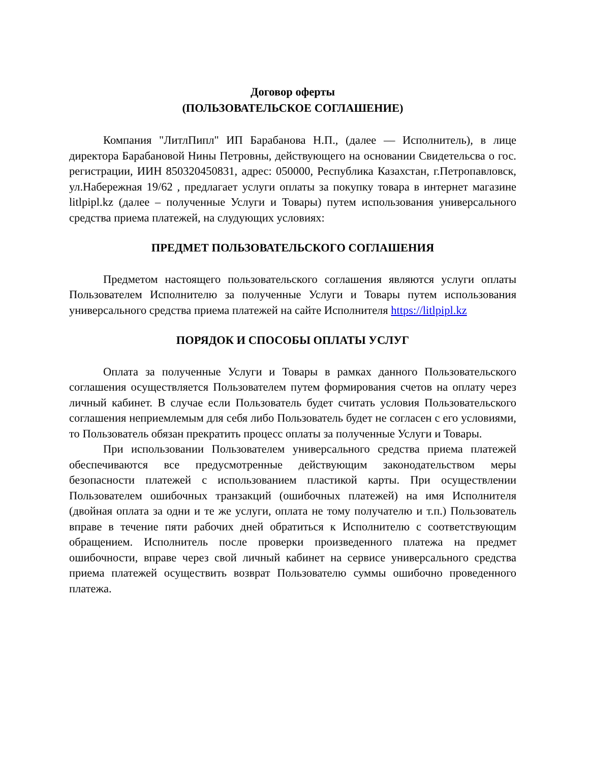Договор оферты
(ПОЛЬЗОВАТЕЛЬСКОЕ СОГЛАШЕНИЕ)
Компания "ЛитлПипл" ИП Барабанова Н.П., (далее — Исполнитель), в лице директора Барабановой Нины Петровны, действующего на основании Свидетельсва о гос. регистрации, ИИН 850320450831, адрес: 050000, Республика Казахстан, г.Петропавловск, ул.Набережная 19/62 , предлагает услуги оплаты за покупку товара в интернет магазине litlpipl.kz (далее – полученные Услуги и Товары) путем использования универсального средства приема платежей, на слудующих условиях:
ПРЕДМЕТ ПОЛЬЗОВАТЕЛЬСКОГО СОГЛАШЕНИЯ
Предметом настоящего пользовательского соглашения являются услуги оплаты Пользователем Исполнителю за полученные Услуги и Товары путем использования универсального средства приема платежей на сайте Исполнителя https://litlpipl.kz
ПОРЯДОК И СПОСОБЫ ОПЛАТЫ УСЛУГ
Оплата за полученные Услуги и Товары в рамках данного Пользовательского соглашения осуществляется Пользователем путем формирования счетов на оплату через личный кабинет. В случае если Пользователь будет считать условия Пользовательского соглашения неприемлемым для себя либо Пользователь будет не согласен с его условиями, то Пользователь обязан прекратить процесс оплаты за полученные Услуги и Товары.
При использовании Пользователем универсального средства приема платежей обеспечиваются все предусмотренные действующим законодательством меры безопасности платежей с использованием пластикой карты. При осуществлении Пользователем ошибочных транзакций (ошибочных платежей) на имя Исполнителя (двойная оплата за одни и те же услуги, оплата не тому получателю и т.п.) Пользователь вправе в течение пяти рабочих дней обратиться к Исполнителю с соответствующим обращением. Исполнитель после проверки произведенного платежа на предмет ошибочности, вправе через свой личный кабинет на сервисе универсального средства приема платежей осуществить возврат Пользователю суммы ошибочно проведенного платежа.